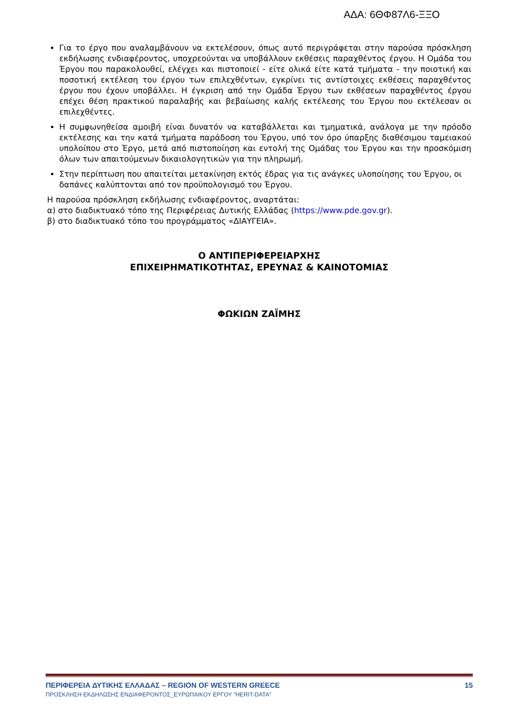ΑΔΑ: 6ΘΦ87Λ6-ΞΞΟ
Για το έργο που αναλαμβάνουν να εκτελέσουν, όπως αυτό περιγράφεται στην παρούσα πρόσκληση εκδήλωσης ενδιαφέροντος, υποχρεούνται να υποβάλλουν εκθέσεις παραχθέντος έργου. Η Ομάδα του Έργου που παρακολουθεί, ελέγχει και πιστοποιεί - είτε ολικά είτε κατά τμήματα - την ποιοτική και ποσοτική εκτέλεση του έργου των επιλεχθέντων, εγκρίνει τις αντίστοιχες εκθέσεις παραχθέντος έργου που έχουν υποβάλλει. Η έγκριση από την Ομάδα Έργου των εκθέσεων παραχθέντος έργου επέχει θέση πρακτικού παραλαβής και βεβαίωσης καλής εκτέλεσης του Έργου που εκτέλεσαν οι επιλεχθέντες.
Η συμφωνηθείσα αμοιβή είναι δυνατόν να καταβάλλεται και τμηματικά, ανάλογα με την πρόοδο εκτέλεσης και την κατά τμήματα παράδοση του Έργου, υπό τον όρο ύπαρξης διαθέσιμου ταμειακού υπολοίπου στο Έργο, μετά από πιστοποίηση και εντολή της Ομάδας του Έργου και την προσκόμιση όλων των απαιτούμενων δικαιολογητικών για την πληρωμή.
Στην περίπτωση που απαιτείται μετακίνηση εκτός έδρας για τις ανάγκες υλοποίησης του Έργου, οι δαπάνες καλύπτονται από τον προϋπολογισμό του Έργου.
Η παρούσα πρόσκληση εκδήλωσης ενδιαφέροντος, αναρτάται:
α) στο διαδικτυακό τόπο της Περιφέρειας Δυτικής Ελλάδας (https://www.pde.gov.gr).
β) στο διαδικτυακό τόπο του προγράμματος «ΔΙΑΥΓΕΙΑ».
Ο ΑΝΤΙΠΕΡΙΦΕΡΕΙΑΡΧΗΣ
ΕΠΙΧΕΙΡΗΜΑΤΙΚΟΤΗΤΑΣ, ΕΡΕΥΝΑΣ & ΚΑΙΝΟΤΟΜΙΑΣ
ΦΩΚΙΩΝ ΖΑΪΜΗΣ
ΠΕΡΙΦΕΡΕΙΑ ΔΥΤΙΚΗΣ ΕΛΛΑΔΑΣ – REGION OF WESTERN GREECE 15
ΠΡΟΣΚΛΗΣΗ ΕΚΔΗΛΩΣΗΣ ΕΝΔΙΑΦΕΡΟΝΤΟΣ_ΕΥΡΩΠΑΙΚΟΥ ΕΡΓΟΥ ”HERIT-DATA”